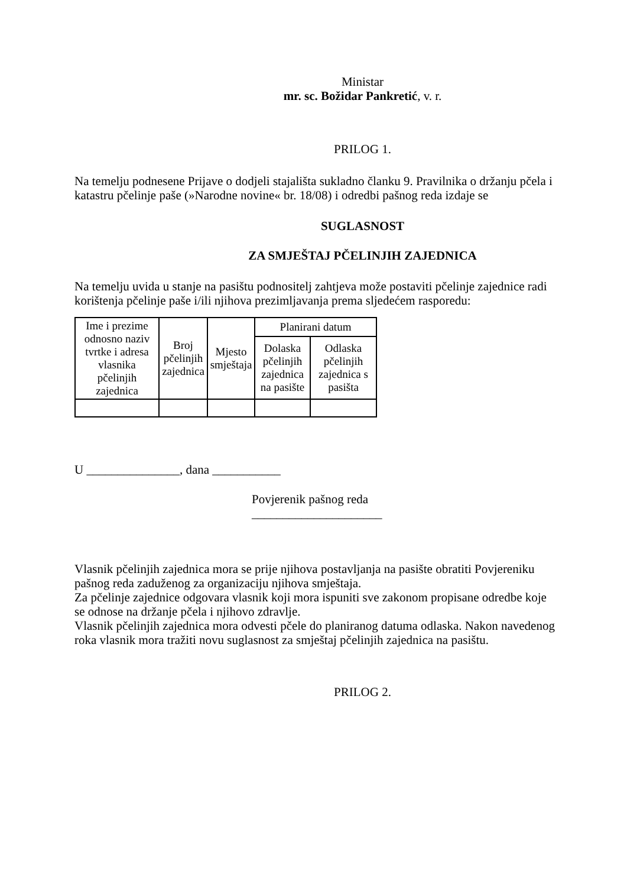Ministar
mr. sc. Božidar Pankretić, v. r.
PRILOG 1.
Na temelju podnesene Prijave o dodjeli stajališta sukladno članku 9. Pravilnika o držanju pčela i katastru pčelinje paše (»Narodne novine« br. 18/08) i odredbi pašnog reda izdaje se
SUGLASNOST
ZA SMJEŠTAJ PČELINJIH ZAJEDNICA
Na temelju uvida u stanje na pasištu podnositelj zahtjeva može postaviti pčelinje zajednice radi korištenja pčelinje paše i/ili njihova prezimljavanja prema sljedećem rasporedu:
| Ime i prezime odnosno naziv tvrtke i adresa vlasnika pčelinjih zajednica | Broj pčelinjih zajednica | Mjesto smještaja | Planirani datum | |
| --- | --- | --- | --- | --- |
| | | | Dolaska pčelinjih zajednica na pasište | Odlaska pčelinjih zajednica s pasišta |
U _______________, dana ___________
Povjerenik pašnog reda
_____________________
Vlasnik pčelinjih zajednica mora se prije njihova postavljanja na pasište obratiti Povjereniku pašnog reda zaduženog za organizaciju njihova smještaja.
Za pčelinje zajednice odgovara vlasnik koji mora ispuniti sve zakonom propisane odredbe koje se odnose na držanje pčela i njihovo zdravlje.
Vlasnik pčelinjih zajednica mora odvesti pčele do planiranog datuma odlaska. Nakon navedenog roka vlasnik mora tražiti novu suglasnost za smještaj pčelinjih zajednica na pasištu.
PRILOG 2.